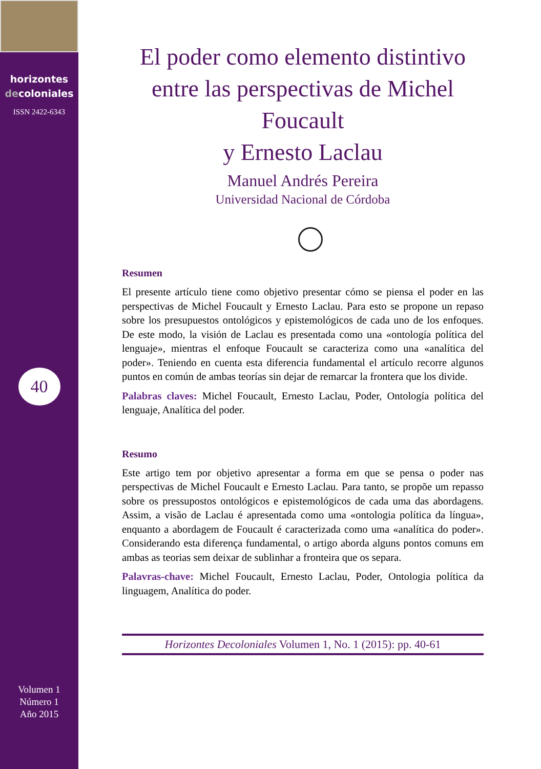horizontes
decoloniales
ISSN 2422-6343
40
Volumen 1
Número 1
Año 2015
El poder como elemento distintivo entre las perspectivas de Michel Foucault
y Ernesto Laclau
Manuel Andrés Pereira
Universidad Nacional de Córdoba
Resumen
El presente artículo tiene como objetivo presentar cómo se piensa el poder en las perspectivas de Michel Foucault y Ernesto Laclau. Para esto se propone un repaso sobre los presupuestos ontológicos y epistemológicos de cada uno de los enfoques. De este modo, la visión de Laclau es presentada como una «ontología política del lenguaje», mientras el enfoque Foucault se caracteriza como una «analítica del poder». Teniendo en cuenta esta diferencia fundamental el artículo recorre algunos puntos en común de ambas teorías sin dejar de remarcar la frontera que los divide.
Palabras claves: Michel Foucault, Ernesto Laclau, Poder, Ontología política del lenguaje, Analítica del poder.
Resumo
Este artigo tem por objetivo apresentar a forma em que se pensa o poder nas perspectivas de Michel Foucault e Ernesto Laclau. Para tanto, se propõe um repasso sobre os pressupostos ontológicos e epistemológicos de cada uma das abordagens. Assim, a visão de Laclau é apresentada como uma «ontologia política da língua», enquanto a abordagem de Foucault é caracterizada como uma «analítica do poder». Considerando esta diferença fundamental, o artigo aborda alguns pontos comuns em ambas as teorias sem deixar de sublinhar a fronteira que os separa.
Palavras-chave: Michel Foucault, Ernesto Laclau, Poder, Ontologia política da linguagem, Analítica do poder.
Horizontes Decoloniales Volumen 1, No. 1 (2015): pp. 40-61